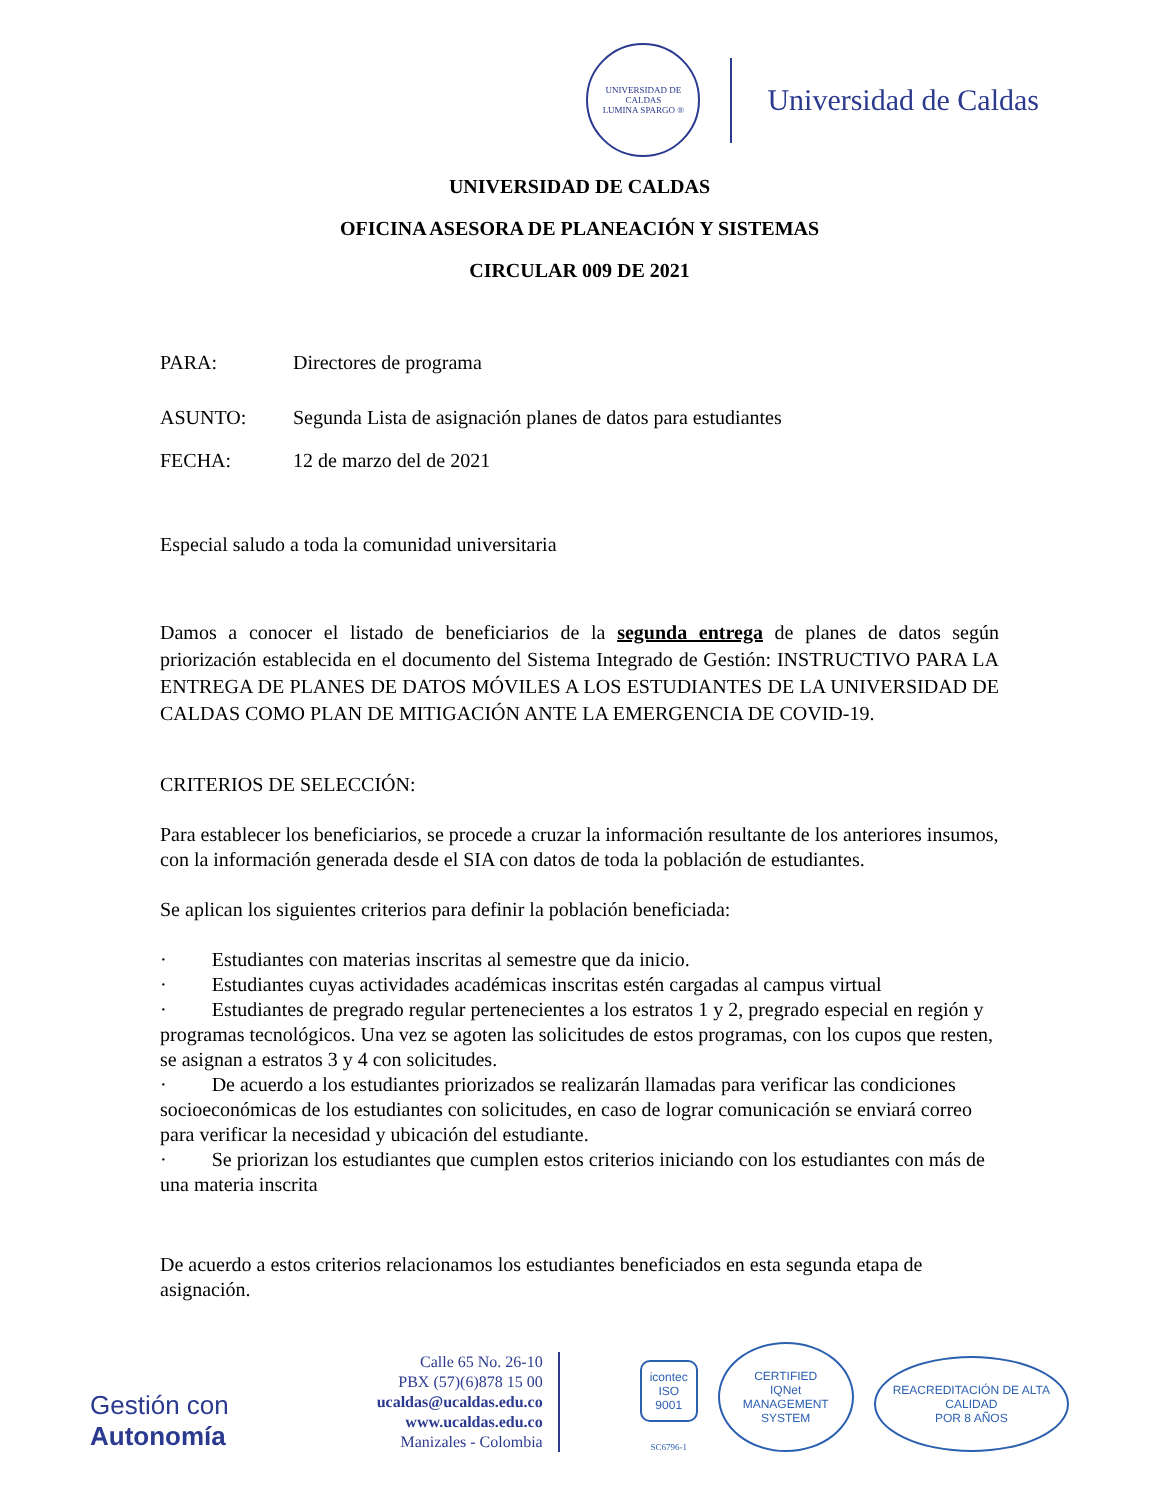UNIVERSIDAD DE CALDAS
LUMINA SPARGO ®
Universidad de Caldas
UNIVERSIDAD DE CALDAS
OFICINA ASESORA DE PLANEACIÓN Y SISTEMAS
CIRCULAR 009 DE 2021
PARA: Directores de programa
ASUNTO: Segunda Lista de asignación planes de datos para estudiantes
FECHA: 12 de marzo del de 2021
Especial saludo a toda la comunidad universitaria
Damos a conocer el listado de beneficiarios de la segunda entrega de planes de datos según priorización establecida en el documento del Sistema Integrado de Gestión: INSTRUCTIVO PARA LA ENTREGA DE PLANES DE DATOS MÓVILES A LOS ESTUDIANTES DE LA UNIVERSIDAD DE CALDAS COMO PLAN DE MITIGACIÓN ANTE LA EMERGENCIA DE COVID-19.
CRITERIOS DE SELECCIÓN:
Para establecer los beneficiarios, se procede a cruzar la información resultante de los anteriores insumos, con la información generada desde el SIA con datos de toda la población de estudiantes.
Se aplican los siguientes criterios para definir la población beneficiada:
· Estudiantes con materias inscritas al semestre que da inicio.
· Estudiantes cuyas actividades académicas inscritas estén cargadas al campus virtual
· Estudiantes de pregrado regular pertenecientes a los estratos 1 y 2, pregrado especial en región y programas tecnológicos. Una vez se agoten las solicitudes de estos programas, con los cupos que resten, se asignan a estratos 3 y 4 con solicitudes.
· De acuerdo a los estudiantes priorizados se realizarán llamadas para verificar las condiciones socioeconómicas de los estudiantes con solicitudes, en caso de lograr comunicación se enviará correo para verificar la necesidad y ubicación del estudiante.
· Se priorizan los estudiantes que cumplen estos criterios iniciando con los estudiantes con más de una materia inscrita
De acuerdo a estos criterios relacionamos los estudiantes beneficiados en esta segunda etapa de asignación.
Gestión con Autonomía
Calle 65 No. 26-10
PBX (57)(6)878 15 00
ucaldas@ucaldas.edu.co
www.ucaldas.edu.co
Manizales - Colombia
icontec
ISO 9001
SC6796-1
CERTIFIED
IQNet
MANAGEMENT SYSTEM
REACREDITACIÓN DE ALTA CALIDAD
POR 8 AÑOS